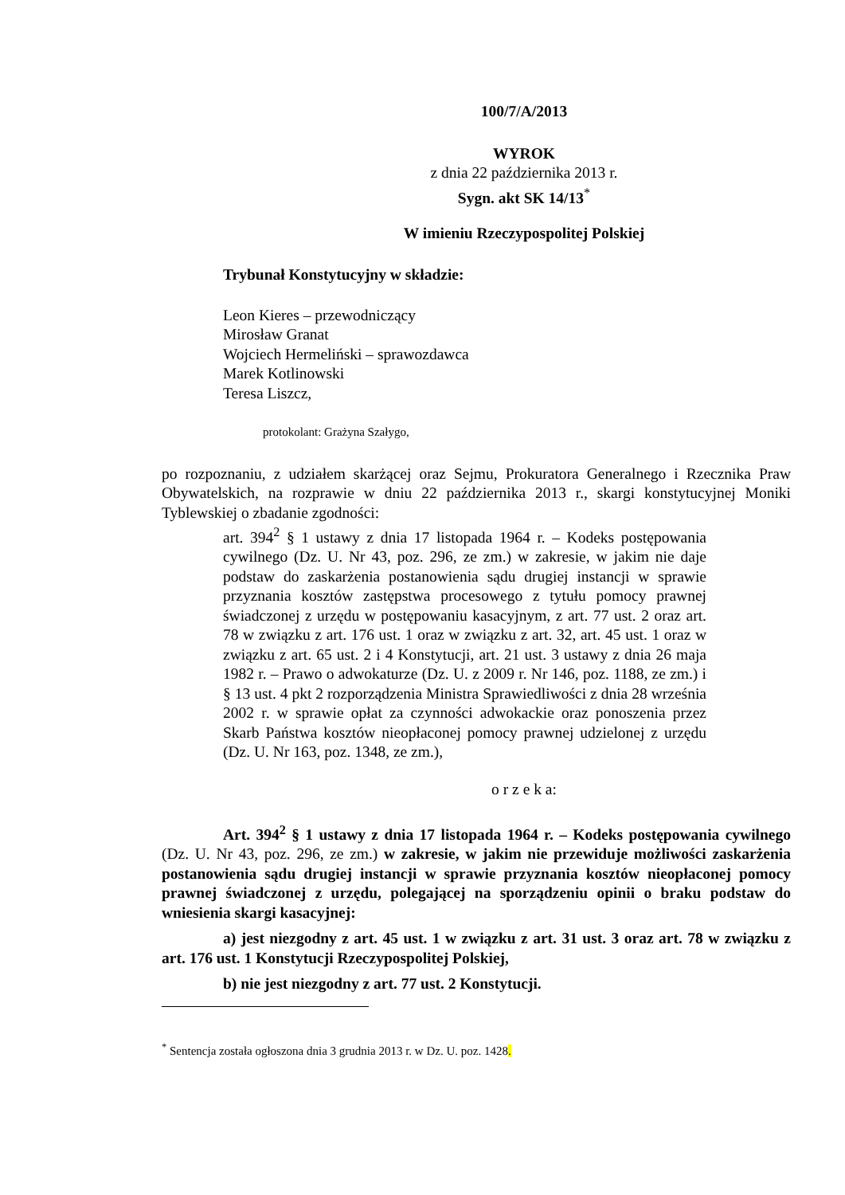100/7/A/2013
WYROK
z dnia 22 października 2013 r.
Sygn. akt SK 14/13<sup>*</sup>
W imieniu Rzeczypospolitej Polskiej
Trybunał Konstytucyjny w składzie:
Leon Kieres – przewodniczący
Mirosław Granat
Wojciech Hermeliński – sprawozdawca
Marek Kotlinowski
Teresa Liszcz,
protokolant: Grażyna Szałygo,
po rozpoznaniu, z udziałem skarżącej oraz Sejmu, Prokuratora Generalnego i Rzecznika Praw Obywatelskich, na rozprawie w dniu 22 października 2013 r., skargi konstytucyjnej Moniki Tyblewskiej o zbadanie zgodności:
art. 394<sup>2</sup> § 1 ustawy z dnia 17 listopada 1964 r. – Kodeks postępowania cywilnego (Dz. U. Nr 43, poz. 296, ze zm.) w zakresie, w jakim nie daje podstaw do zaskarżenia postanowienia sądu drugiej instancji w sprawie przyznania kosztów zastępstwa procesowego z tytułu pomocy prawnej świadczonej z urzędu w postępowaniu kasacyjnym, z art. 77 ust. 2 oraz art. 78 w związku z art. 176 ust. 1 oraz w związku z art. 32, art. 45 ust. 1 oraz w związku z art. 65 ust. 2 i 4 Konstytucji, art. 21 ust. 3 ustawy z dnia 26 maja 1982 r. – Prawo o adwokaturze (Dz. U. z 2009 r. Nr 146, poz. 1188, ze zm.) i § 13 ust. 4 pkt 2 rozporządzenia Ministra Sprawiedliwości z dnia 28 września 2002 r. w sprawie opłat za czynności adwokackie oraz ponoszenia przez Skarb Państwa kosztów nieopłaconej pomocy prawnej udzielonej z urzędu (Dz. U. Nr 163, poz. 1348, ze zm.),
o r z e k a:
Art. 394<sup>2</sup> § 1 ustawy z dnia 17 listopada 1964 r. – Kodeks postępowania cywilnego (Dz. U. Nr 43, poz. 296, ze zm.) w zakresie, w jakim nie przewiduje możliwości zaskarżenia postanowienia sądu drugiej instancji w sprawie przyznania kosztów nieopłaconej pomocy prawnej świadczonej z urzędu, polegającej na sporządzeniu opinii o braku podstaw do wniesienia skargi kasacyjnej:
a) jest niezgodny z art. 45 ust. 1 w związku z art. 31 ust. 3 oraz art. 78 w związku z art. 176 ust. 1 Konstytucji Rzeczypospolitej Polskiej,
b) nie jest niezgodny z art. 77 ust. 2 Konstytucji.
<sup>*</sup> Sentencja została ogłoszona dnia 3 grudnia 2013 r. w Dz. U. poz. 1428.